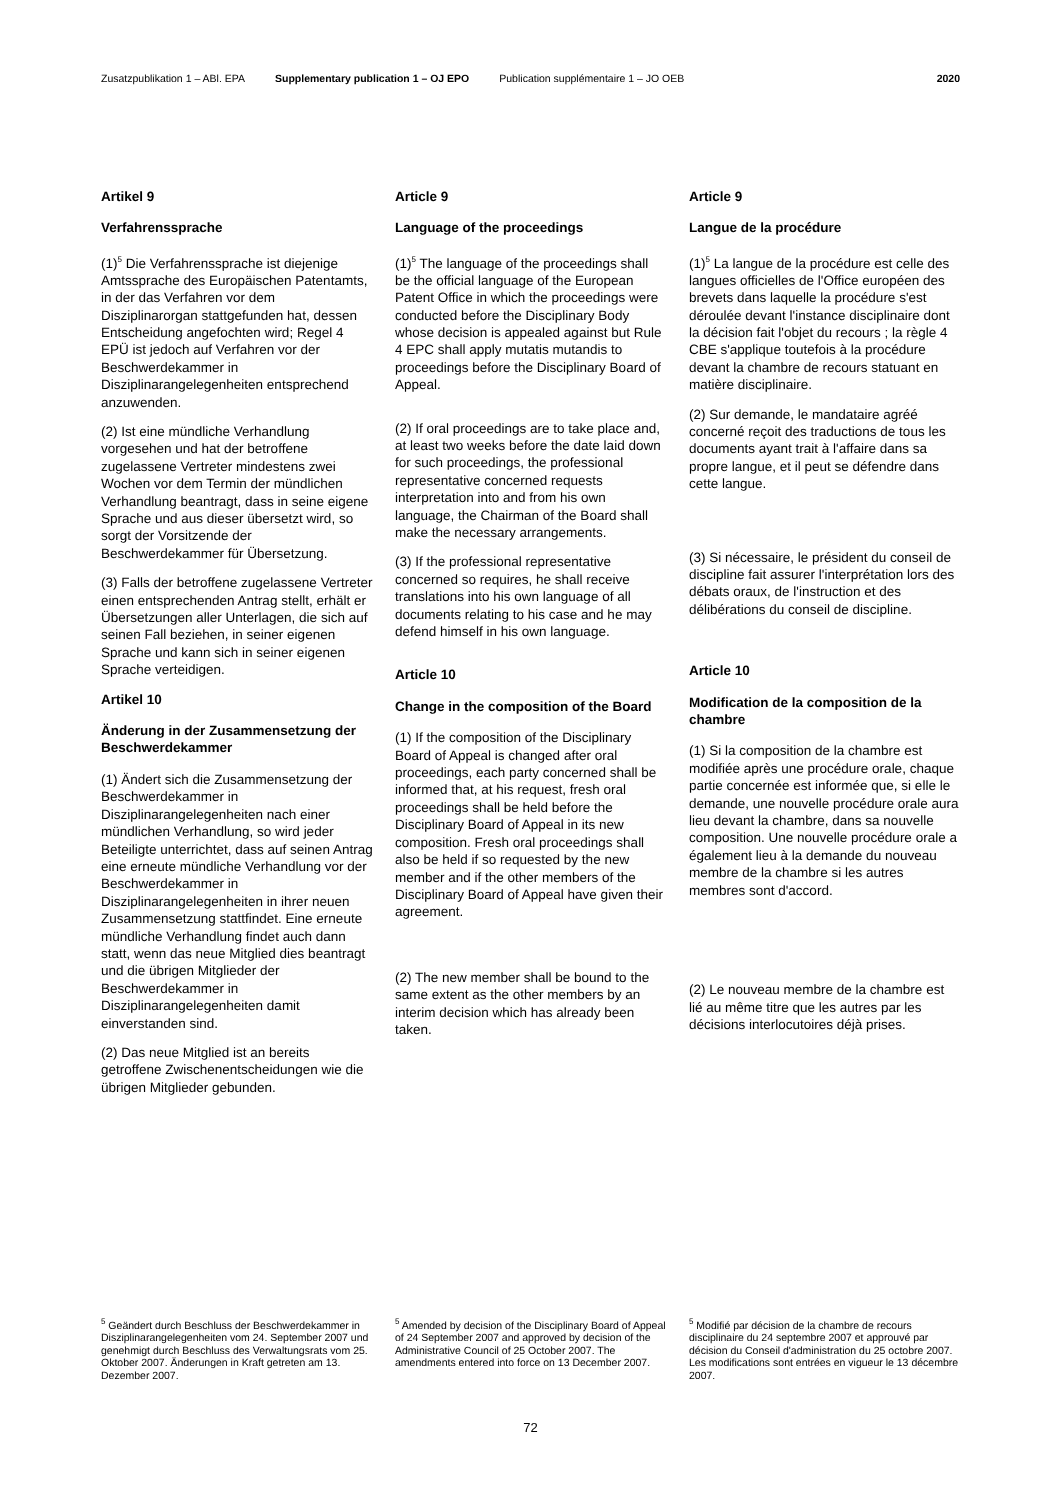Zusatzpublikation 1 – ABl. EPA Supplementary publication 1 – OJ EPO Publication supplémentaire 1 – JO OEB 2020
Artikel 9
Verfahrenssprache
(1)<sup>5</sup> Die Verfahrenssprache ist diejenige Amtssprache des Europäischen Patentamts, in der das Verfahren vor dem Disziplinarorgan stattgefunden hat, dessen Entscheidung angefochten wird; Regel 4 EPÜ ist jedoch auf Verfahren vor der Beschwerdekammer in Disziplinarangelegenheiten entsprechend anzuwenden.
(2) Ist eine mündliche Verhandlung vorgesehen und hat der betroffene zugelassene Vertreter mindestens zwei Wochen vor dem Termin der mündlichen Verhandlung beantragt, dass in seine eigene Sprache und aus dieser übersetzt wird, so sorgt der Vorsitzende der Beschwerdekammer für Übersetzung.
(3) Falls der betroffene zugelassene Vertreter einen entsprechenden Antrag stellt, erhält er Übersetzungen aller Unterlagen, die sich auf seinen Fall beziehen, in seiner eigenen Sprache und kann sich in seiner eigenen Sprache verteidigen.
Artikel 10
Änderung in der Zusammensetzung der Beschwerdekammer
(1) Ändert sich die Zusammensetzung der Beschwerdekammer in Disziplinarangelegenheiten nach einer mündlichen Verhandlung, so wird jeder Beteiligte unterrichtet, dass auf seinen Antrag eine erneute mündliche Verhandlung vor der Beschwerdekammer in Disziplinarangelegenheiten in ihrer neuen Zusammensetzung stattfindet. Eine erneute mündliche Verhandlung findet auch dann statt, wenn das neue Mitglied dies beantragt und die übrigen Mitglieder der Beschwerdekammer in Disziplinarangelegenheiten damit einverstanden sind.
(2) Das neue Mitglied ist an bereits getroffene Zwischenentscheidungen wie die übrigen Mitglieder gebunden.
Article 9
Language of the proceedings
(1)<sup>5</sup> The language of the proceedings shall be the official language of the European Patent Office in which the proceedings were conducted before the Disciplinary Body whose decision is appealed against but Rule 4 EPC shall apply mutatis mutandis to proceedings before the Disciplinary Board of Appeal.
(2) If oral proceedings are to take place and, at least two weeks before the date laid down for such proceedings, the professional representative concerned requests interpretation into and from his own language, the Chairman of the Board shall make the necessary arrangements.
(3) If the professional representative concerned so requires, he shall receive translations into his own language of all documents relating to his case and he may defend himself in his own language.
Article 10
Change in the composition of the Board
(1) If the composition of the Disciplinary Board of Appeal is changed after oral proceedings, each party concerned shall be informed that, at his request, fresh oral proceedings shall be held before the Disciplinary Board of Appeal in its new composition. Fresh oral proceedings shall also be held if so requested by the new member and if the other members of the Disciplinary Board of Appeal have given their agreement.
(2) The new member shall be bound to the same extent as the other members by an interim decision which has already been taken.
Article 9
Langue de la procédure
(1)<sup>5</sup> La langue de la procédure est celle des langues officielles de l'Office européen des brevets dans laquelle la procédure s'est déroulée devant l'instance disciplinaire dont la décision fait l'objet du recours ; la règle 4 CBE s'applique toutefois à la procédure devant la chambre de recours statuant en matière disciplinaire.
(2) Sur demande, le mandataire agréé concerné reçoit des traductions de tous les documents ayant trait à l'affaire dans sa propre langue, et il peut se défendre dans cette langue.
(3) Si nécessaire, le président du conseil de discipline fait assurer l'interprétation lors des débats oraux, de l'instruction et des délibérations du conseil de discipline.
Article 10
Modification de la composition de la chambre
(1) Si la composition de la chambre est modifiée après une procédure orale, chaque partie concernée est informée que, si elle le demande, une nouvelle procédure orale aura lieu devant la chambre, dans sa nouvelle composition. Une nouvelle procédure orale a également lieu à la demande du nouveau membre de la chambre si les autres membres sont d'accord.
(2) Le nouveau membre de la chambre est lié au même titre que les autres par les décisions interlocutoires déjà prises.
<sup>5</sup> Geändert durch Beschluss der Beschwerdekammer in Disziplinarangelegenheiten vom 24. September 2007 und genehmigt durch Beschluss des Verwaltungsrats vom 25. Oktober 2007. Änderungen in Kraft getreten am 13. Dezember 2007.
<sup>5</sup> Amended by decision of the Disciplinary Board of Appeal of 24 September 2007 and approved by decision of the Administrative Council of 25 October 2007. The amendments entered into force on 13 December 2007.
<sup>5</sup> Modifié par décision de la chambre de recours disciplinaire du 24 septembre 2007 et approuvé par décision du Conseil d'administration du 25 octobre 2007. Les modifications sont entrées en vigueur le 13 décembre 2007.
72